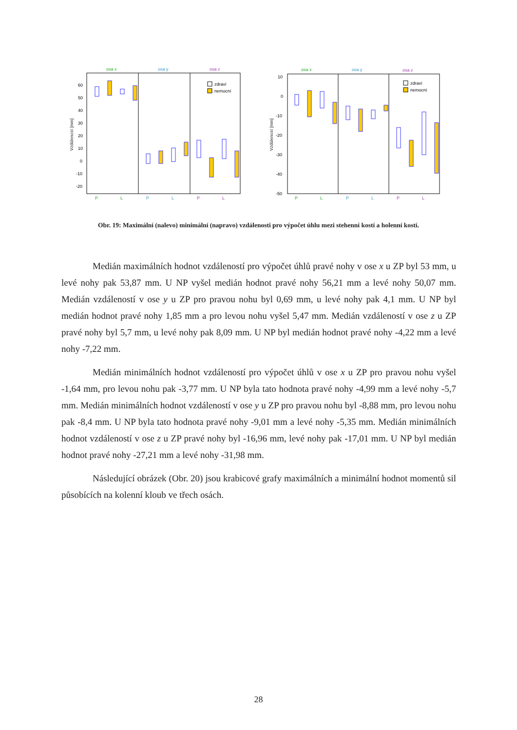Vzdálenost [mm]
osa x
osa y
osa z
60
50
40
30
20
10
0
-10
-20
zdraví
nemocní
P
L
P
L
P
L
Vzdálenost [mm]
osa x
osa y
osa z
10
0
-10
-20
-30
-40
-50
zdraví
nemocní
P
L
P
L
P
L
Obr. 19: Maximální (nalevo) minimální (napravo) vzdálenosti pro výpočet úhlu mezi stehenní kostí a holenní kostí.
Medián maximálních hodnot vzdáleností pro výpočet úhlů pravé nohy v ose x u ZP byl 53 mm, u levé nohy pak 53,87 mm. U NP vyšel medián hodnot pravé nohy 56,21 mm a levé nohy 50,07 mm. Medián vzdáleností v ose y u ZP pro pravou nohu byl 0,69 mm, u levé nohy pak 4,1 mm. U NP byl medián hodnot pravé nohy 1,85 mm a pro levou nohu vyšel 5,47 mm. Medián vzdáleností v ose z u ZP pravé nohy byl 5,7 mm, u levé nohy pak 8,09 mm. U NP byl medián hodnot pravé nohy -4,22 mm a levé nohy -7,22 mm.
Medián minimálních hodnot vzdáleností pro výpočet úhlů v ose x u ZP pro pravou nohu vyšel -1,64 mm, pro levou nohu pak -3,77 mm. U NP byla tato hodnota pravé nohy -4,99 mm a levé nohy -5,7 mm. Medián minimálních hodnot vzdáleností v ose y u ZP pro pravou nohu byl -8,88 mm, pro levou nohu pak -8,4 mm. U NP byla tato hodnota pravé nohy -9,01 mm a levé nohy -5,35 mm. Medián minimálních hodnot vzdáleností v ose z u ZP pravé nohy byl -16,96 mm, levé nohy pak -17,01 mm. U NP byl medián hodnot pravé nohy -27,21 mm a levé nohy -31,98 mm.
Následující obrázek (Obr. 20) jsou krabicové grafy maximálních a minimální hodnot momentů sil působících na kolenní kloub ve třech osách.
28